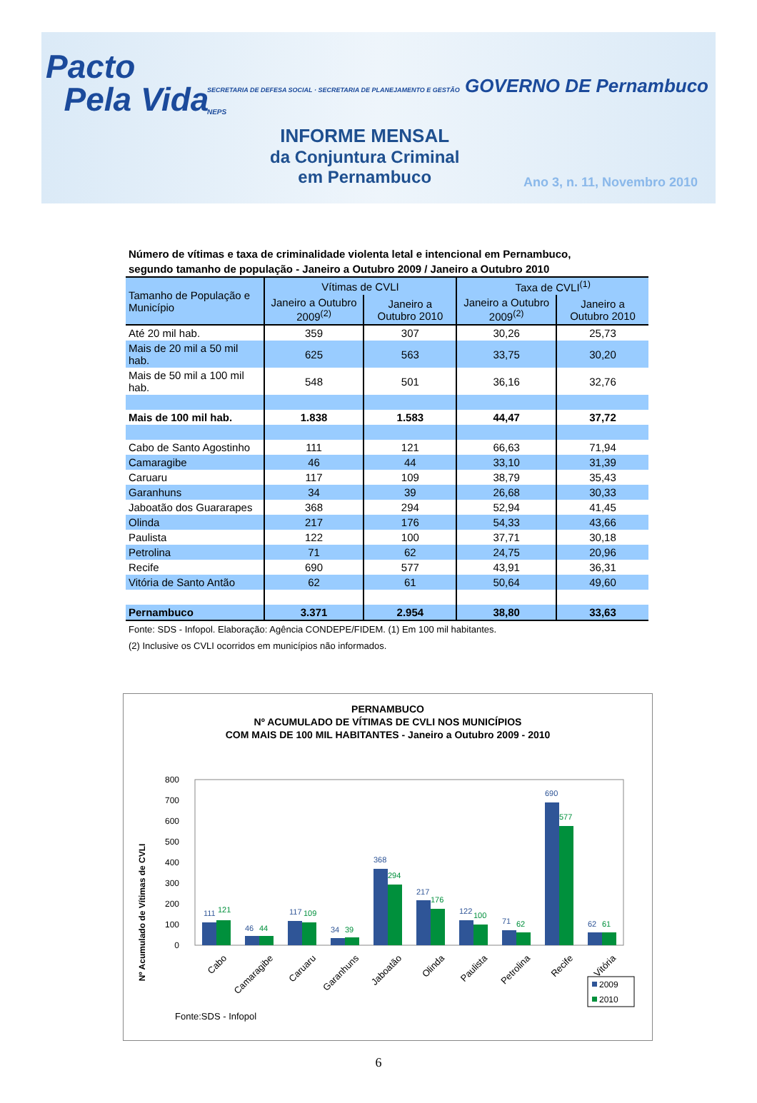Pacto
Pela Vida
INFORME MENSAL
da Conjuntura Criminal
em Pernambuco
SECRETARIA DE DEFESA SOCIAL · SECRETARIA DE PLANEJAMENTO E GESTÃO GOVERNO DE Pernambuco
NEPS
Ano 3, n. 11, Novembro 2010
Número de vítimas e taxa de criminalidade violenta letal e intencional em Pernambuco,
segundo tamanho de população - Janeiro a Outubro 2009 / Janeiro a Outubro 2010
| Tamanho de População e Município | Vítimas de CVLI | | Taxa de CVLI<sup>(1)</sup> | |
| --- | --- | --- | --- | --- |
| | Janeiro a Outubro 2009<sup>(2)</sup> | Janeiro a Outubro 2010 | Janeiro a Outubro 2009<sup>(2)</sup> | Janeiro a Outubro 2010 |
| Até 20 mil hab. | 359 | 307 | 30,26 | 25,73 |
| Mais de 20 mil a 50 mil hab. | 625 | 563 | 33,75 | 30,20 |
| Mais de 50 mil a 100 mil hab. | 548 | 501 | 36,16 | 32,76 |
| Mais de 100 mil hab. | 1.838 | 1.583 | 44,47 | 37,72 |
| Cabo de Santo Agostinho | 111 | 121 | 66,63 | 71,94 |
| Camaragibe | 46 | 44 | 33,10 | 31,39 |
| Caruaru | 117 | 109 | 38,79 | 35,43 |
| Garanhuns | 34 | 39 | 26,68 | 30,33 |
| Jaboatão dos Guararapes | 368 | 294 | 52,94 | 41,45 |
| Olinda | 217 | 176 | 54,33 | 43,66 |
| Paulista | 122 | 100 | 37,71 | 30,18 |
| Petrolina | 71 | 62 | 24,75 | 20,96 |
| Recife | 690 | 577 | 43,91 | 36,31 |
| Vitória de Santo Antão | 62 | 61 | 50,64 | 49,60 |
| Pernambuco | 3.371 | 2.954 | 38,80 | 33,63 |
Fonte: SDS - Infopol. Elaboração: Agência CONDEPE/FIDEM. (1) Em 100 mil habitantes.
(2) Inclusive os CVLI ocorridos em municípios não informados.
PERNAMBUCO
Nº ACUMULADO DE VÍTIMAS DE CVLI NOS MUNICÍPIOS
COM MAIS DE 100 MIL HABITANTES - Janeiro a Outubro 2009 - 2010
Nº Acumulado de Vítimas de CVLI
0
100
200
300
400
500
600
700
800
111
121
46
44
117
109
34
39
368
294
217
176
122
100
71
62
690
577
62
61
Cabo
Camaragibe
Caruaru
Garanhuns
Jaboatão
Olinda
Paulista
Petrolina
Recife
Vitória
2009
2010
Fonte:SDS - Infopol
6